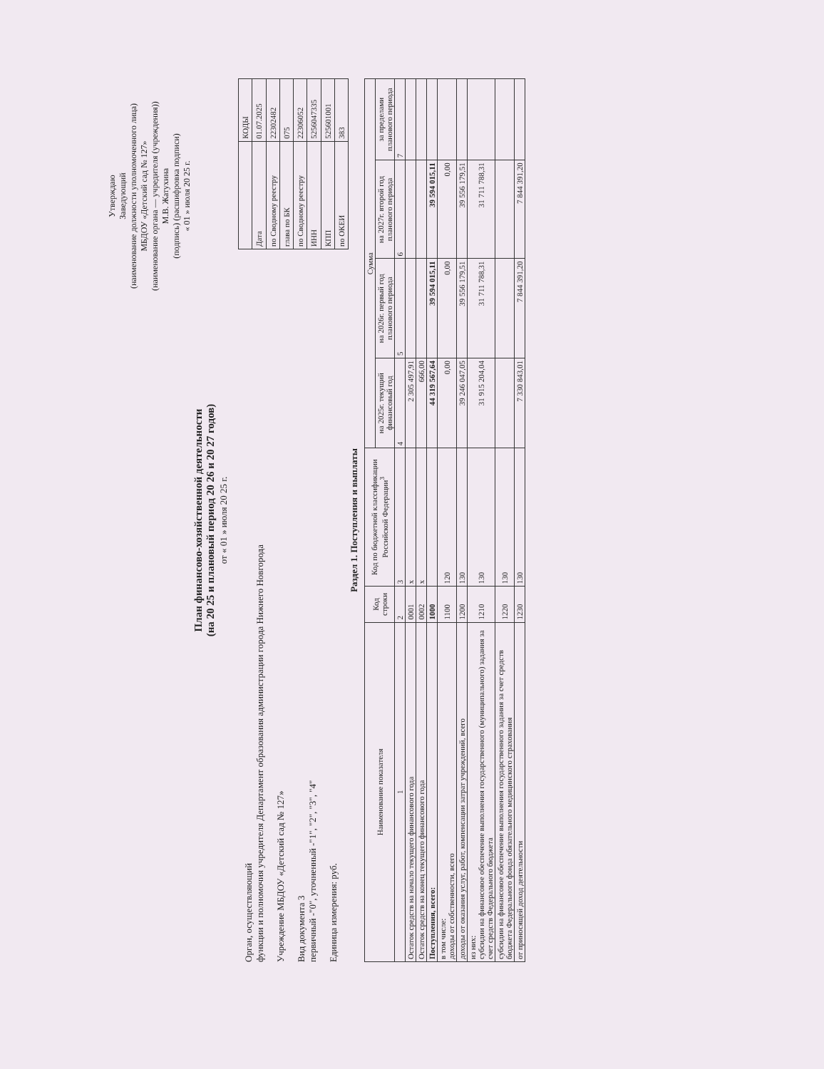Утверждаю
Заведующий
(наименование должности уполномоченного лица)
МБДОУ «Детский сад № 127»
(наименование органа — учредителя (учреждения))
М.В. Жатухина
(подпись) (расшифровка подписи)
« 01 » июля 20 25 г.
План финансово-хозяйственной деятельности
(на 20 25 и плановый период 20 26 и 20 27 годов)
от « 01 » июля 20 25 г.
Орган, осуществляющий
функции и полномочия учредителя Департамент образования администрации города Нижнего Новгорода
Учреждение МБДОУ «Детский сад № 127»
Вид документа 3
первичный -"0", уточненный -"1", "2", "3", "4"
Единица измерения: руб.
| | КОДЫ |
| Дата | 01.07.2025 |
| по Сводному реестру | 22302482 |
| глава по БК | 075 |
| по Сводному реестру | 22306052 |
| ИНН | 5256047335 |
| КПП | 525601001 |
| по ОКЕИ | 383 |
Раздел 1. Поступления и выплаты
| Наименование показателя | Код строки | Код по бюджетной классификации Российской Федерации<sup>3</sup> | Сумма | | | |
| --- | --- | --- | --- | --- | --- | --- |
| | | | на 2025г. текущий финансовый год | на 2026г. первый год планового периода | на 2027г. второй год планового периода | за пределами планового периода |
| 1 | 2 | 3 | 4 | 5 | 6 | 7 |
| Остаток средств на начало текущего финансового года | 0001 | x | 2 305 497,91 | | | |
| Остаток средств на конец текущего финансового года | 0002 | x | 666,00 | | | |
| Поступления, всего: | 1000 | | 44 319 567,64 | 39 594 015,11 | 39 594 015,11 | |
| в том числе: доходы от собственности, всего | 1100 | 120 | 0,00 | 0,00 | 0,00 | |
| доходы от оказания услуг, работ, компенсации затрат учреждений, всего | 1200 | 130 | 39 246 047,05 | 39 556 179,51 | 39 556 179,51 | |
| из них: субсидии на финансовое обеспечение выполнения государственного (муниципального) задания за счет средств Федерального бюджета | 1210 | 130 | 31 915 204,04 | 31 711 788,31 | 31 711 788,31 | |
| субсидии на финансовое обеспечение выполнения государственного задания за счет средств бюджета Федерального фонда обязательного медицинского страхования | 1220 | 130 | | | | |
| от приносящей доход деятельности | 1230 | 130 | 7 330 843,01 | 7 844 391,20 | 7 844 391,20 | |